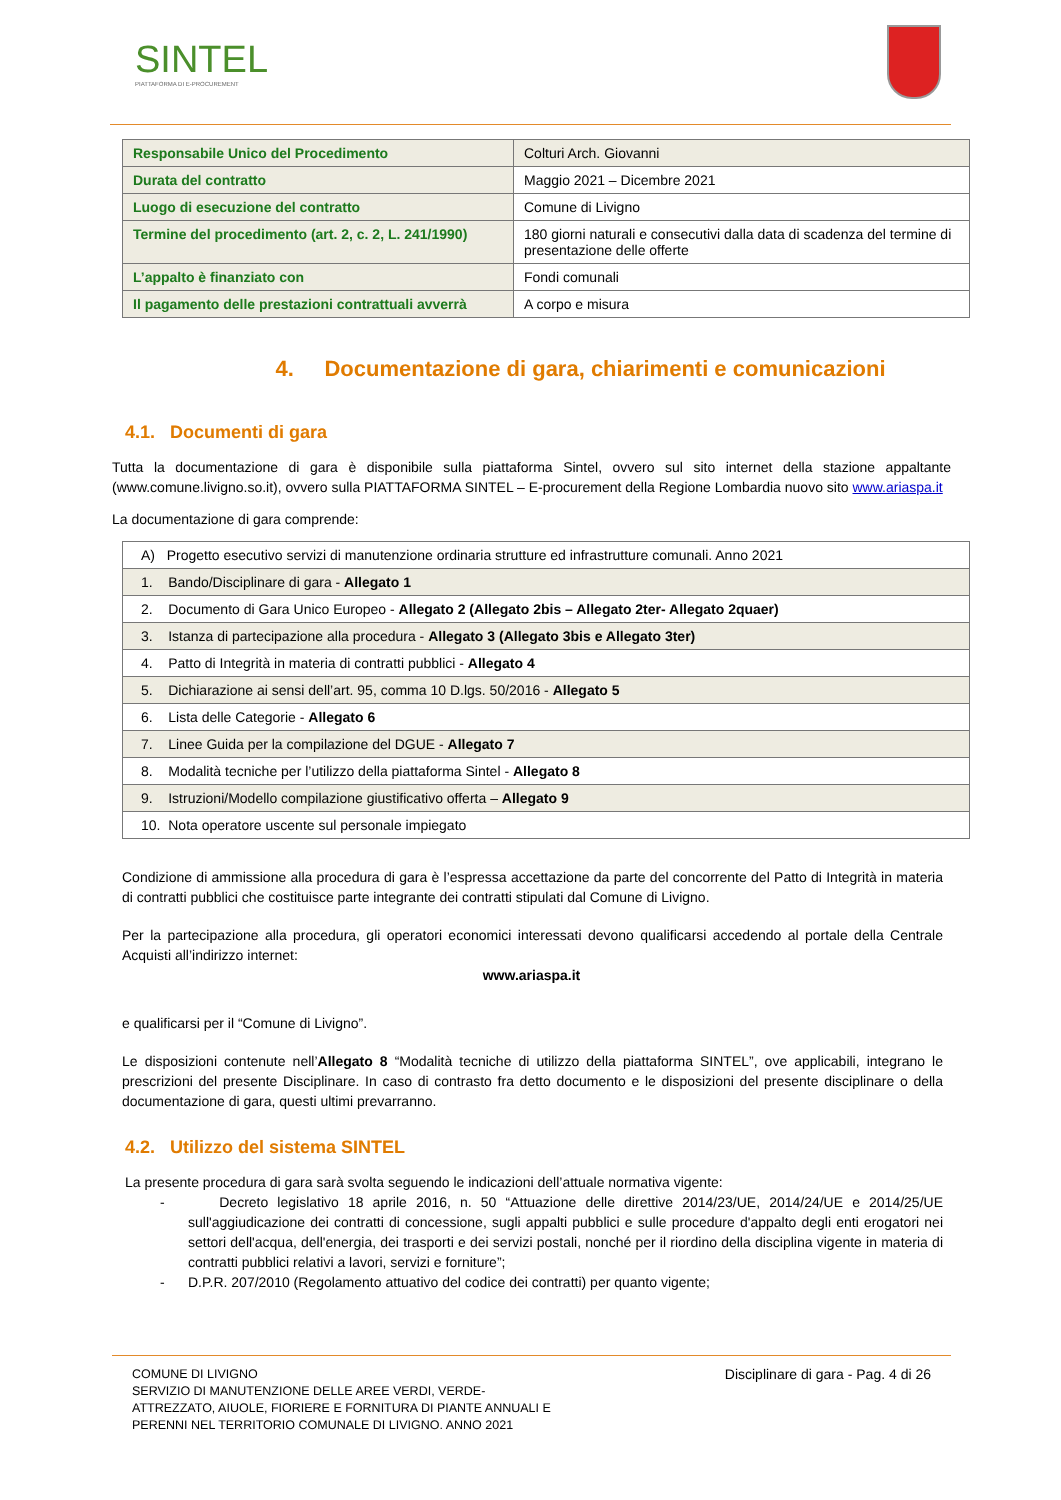SINTEL
PIATTAFORMA DI E-PROCUREMENT
| Responsabile Unico del Procedimento | Colturi Arch. Giovanni |
| Durata del contratto | Maggio 2021 – Dicembre 2021 |
| Luogo di esecuzione del contratto | Comune di Livigno |
| Termine del procedimento (art. 2, c. 2, L. 241/1990) | 180 giorni naturali e consecutivi dalla data di scadenza del termine di presentazione delle offerte |
| L’appalto è finanziato con | Fondi comunali |
| Il pagamento delle prestazioni contrattuali avverrà | A corpo e misura |
4. Documentazione di gara, chiarimenti e comunicazioni
4.1. Documenti di gara
Tutta la documentazione di gara è disponibile sulla piattaforma Sintel, ovvero sul sito internet della stazione appaltante (www.comune.livigno.so.it), ovvero sulla PIATTAFORMA SINTEL – E-procurement della Regione Lombardia nuovo sito www.ariaspa.it
La documentazione di gara comprende:
| A) Progetto esecutivo servizi di manutenzione ordinaria strutture ed infrastrutture comunali. Anno 2021 |
| 1. Bando/Disciplinare di gara - Allegato 1 |
| 2. Documento di Gara Unico Europeo - Allegato 2 (Allegato 2bis – Allegato 2ter- Allegato 2quaer) |
| 3. Istanza di partecipazione alla procedura - Allegato 3 (Allegato 3bis e Allegato 3ter) |
| 4. Patto di Integrità in materia di contratti pubblici - Allegato 4 |
| 5. Dichiarazione ai sensi dell’art. 95, comma 10 D.lgs. 50/2016 - Allegato 5 |
| 6. Lista delle Categorie - Allegato 6 |
| 7. Linee Guida per la compilazione del DGUE - Allegato 7 |
| 8. Modalità tecniche per l’utilizzo della piattaforma Sintel - Allegato 8 |
| 9. Istruzioni/Modello compilazione giustificativo offerta – Allegato 9 |
| 10. Nota operatore uscente sul personale impiegato |
Condizione di ammissione alla procedura di gara è l’espressa accettazione da parte del concorrente del Patto di Integrità in materia di contratti pubblici che costituisce parte integrante dei contratti stipulati dal Comune di Livigno.
Per la partecipazione alla procedura, gli operatori economici interessati devono qualificarsi accedendo al portale della Centrale Acquisti all’indirizzo internet:
www.ariaspa.it
e qualificarsi per il “Comune di Livigno”.
Le disposizioni contenute nell’Allegato 8 “Modalità tecniche di utilizzo della piattaforma SINTEL”, ove applicabili, integrano le prescrizioni del presente Disciplinare. In caso di contrasto fra detto documento e le disposizioni del presente disciplinare o della documentazione di gara, questi ultimi prevarranno.
4.2. Utilizzo del sistema SINTEL
La presente procedura di gara sarà svolta seguendo le indicazioni dell’attuale normativa vigente:
- Decreto legislativo 18 aprile 2016, n. 50 “Attuazione delle direttive 2014/23/UE, 2014/24/UE e 2014/25/UE sull'aggiudicazione dei contratti di concessione, sugli appalti pubblici e sulle procedure d'appalto degli enti erogatori nei settori dell'acqua, dell'energia, dei trasporti e dei servizi postali, nonché per il riordino della disciplina vigente in materia di contratti pubblici relativi a lavori, servizi e forniture”;
- D.P.R. 207/2010 (Regolamento attuativo del codice dei contratti) per quanto vigente;
COMUNE DI LIVIGNO
SERVIZIO DI MANUTENZIONE DELLE AREE VERDI, VERDE-
ATTREZZATO, AIUOLE, FIORIERE E FORNITURA DI PIANTE ANNUALI E
PERENNI NEL TERRITORIO COMUNALE DI LIVIGNO. ANNO 2021
Disciplinare di gara - Pag. 4 di 26